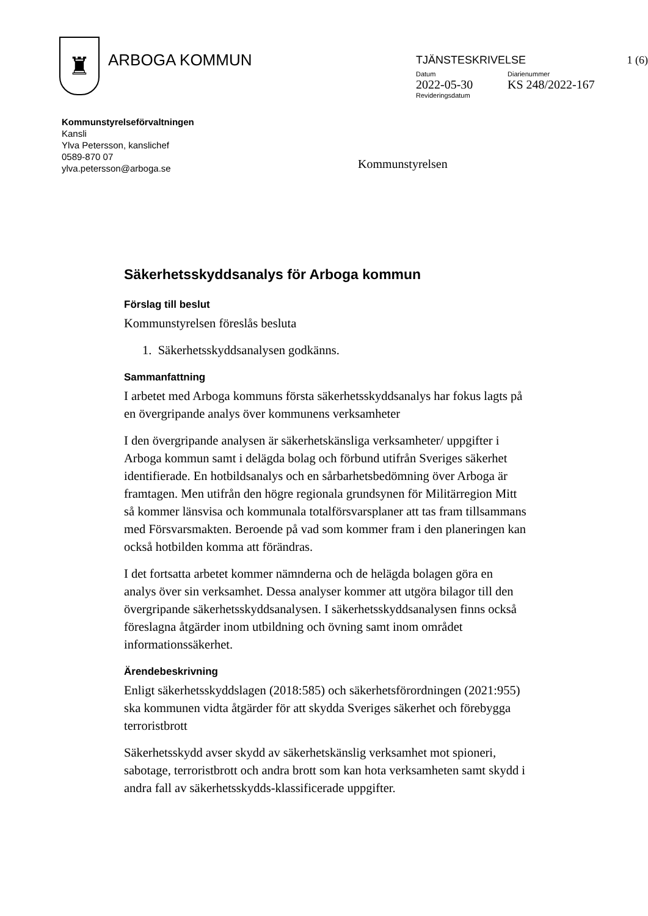♜
ARBOGA KOMMUN
TJÄNSTESKRIVELSE 1 (6)
Datum
2022-05-30
Revideringsdatum
Diarienummer
KS 248/2022-167
Kommunstyrelseförvaltningen
Kansli
Ylva Petersson, kanslichef
0589-870 07
ylva.petersson@arboga.se
Kommunstyrelsen
Säkerhetsskyddsanalys för Arboga kommun
Förslag till beslut
Kommunstyrelsen föreslås besluta
1. Säkerhetsskyddsanalysen godkänns.
Sammanfattning
I arbetet med Arboga kommuns första säkerhetsskyddsanalys har fokus lagts på en övergripande analys över kommunens verksamheter
I den övergripande analysen är säkerhetskänsliga verksamheter/ uppgifter i Arboga kommun samt i delägda bolag och förbund utifrån Sveriges säkerhet identifierade. En hotbildsanalys och en sårbarhetsbedömning över Arboga är framtagen. Men utifrån den högre regionala grundsynen för Militärregion Mitt så kommer länsvisa och kommunala totalförsvarsplaner att tas fram tillsammans med Försvarsmakten. Beroende på vad som kommer fram i den planeringen kan också hotbilden komma att förändras.
I det fortsatta arbetet kommer nämnderna och de helägda bolagen göra en analys över sin verksamhet. Dessa analyser kommer att utgöra bilagor till den övergripande säkerhetsskyddsanalysen. I säkerhetsskyddsanalysen finns också föreslagna åtgärder inom utbildning och övning samt inom området informationssäkerhet.
Ärendebeskrivning
Enligt säkerhetsskyddslagen (2018:585) och säkerhetsförordningen (2021:955) ska kommunen vidta åtgärder för att skydda Sveriges säkerhet och förebygga terroristbrott
Säkerhetsskydd avser skydd av säkerhetskänslig verksamhet mot spioneri, sabotage, terroristbrott och andra brott som kan hota verksamheten samt skydd i andra fall av säkerhetsskydds-klassificerade uppgifter.